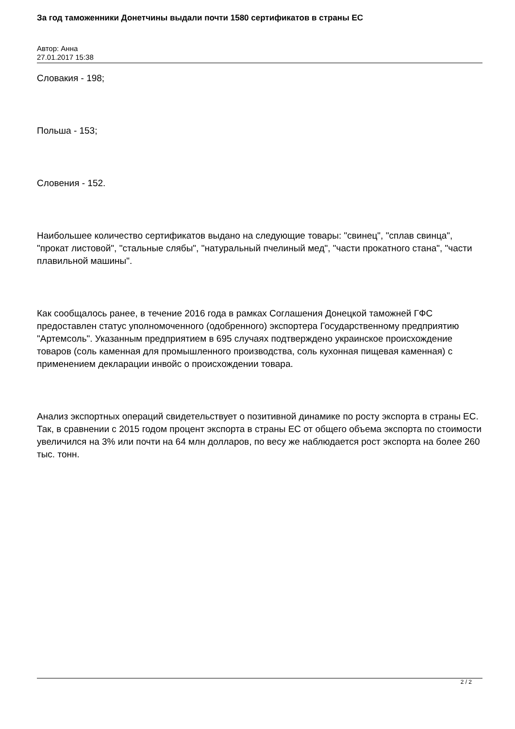За год таможенники Донетчины выдали почти 1580 сертификатов в страны ЕС
Автор: Анна
27.01.2017 15:38
Словакия - 198;
Польша - 153;
Словения - 152.
Наибольшее количество сертификатов выдано на следующие товары: "свинец", "сплав свинца", "прокат листовой", "стальные слябы", "натуральный пчелиный мед", "части прокатного стана", "части плавильной машины".
Как сообщалось ранее, в течение 2016 года в рамках Соглашения Донецкой таможней ГФС предоставлен статус уполномоченного (одобренного) экспортера Государственному предприятию "Артемсоль". Указанным предприятием в 695 случаях подтверждено украинское происхождение товаров (соль каменная для промышленного производства, соль кухонная пищевая каменная) с применением декларации инвойс о происхождении товара.
Анализ экспортных операций свидетельствует о позитивной динамике по росту экспорта в страны ЕС. Так, в сравнении с 2015 годом процент экспорта в страны ЕС от общего объема экспорта по стоимости увеличился на 3% или почти на 64 млн долларов, по весу же наблюдается рост экспорта на более 260 тыс. тонн.
2 / 2